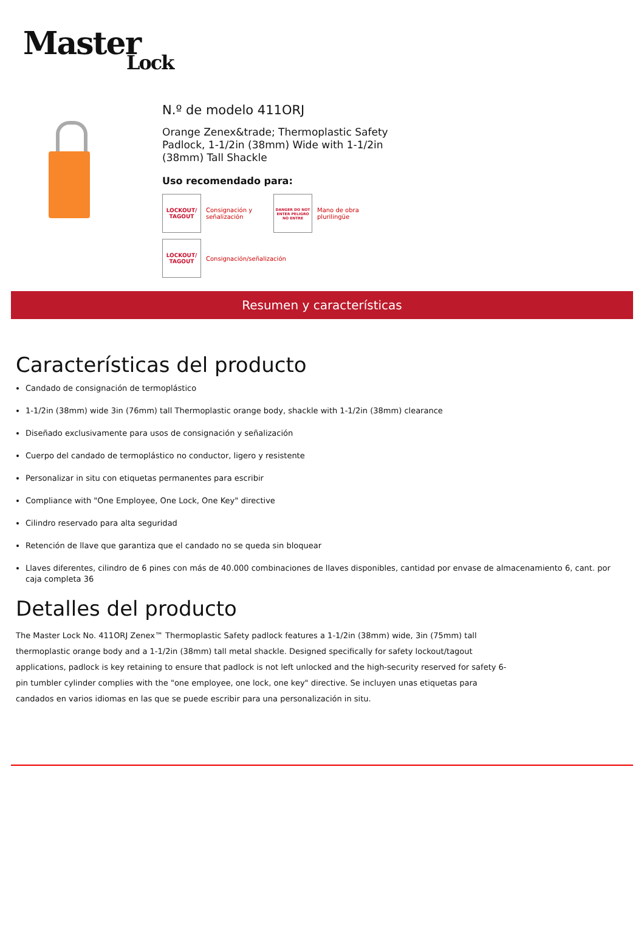Master
Lock
N.º de modelo 411ORJ
Orange Zenex&trade; Thermoplastic Safety Padlock, 1-1/2in (38mm) Wide with 1-1/2in (38mm) Tall Shackle
Uso recomendado para:
LOCKOUT/ TAGOUT
Consignación y señalización
DANGER DO NOT ENTER PELIGRO NO ENTRE
Mano de obra plurilingüe
LOCKOUT/ TAGOUT
Consignación/señalización
Resumen y características
Características del producto
Candado de consignación de termoplástico
1-1/2in (38mm) wide 3in (76mm) tall Thermoplastic orange body, shackle with 1-1/2in (38mm) clearance
Diseñado exclusivamente para usos de consignación y señalización
Cuerpo del candado de termoplástico no conductor, ligero y resistente
Personalizar in situ con etiquetas permanentes para escribir
Compliance with "One Employee, One Lock, One Key" directive
Cilindro reservado para alta seguridad
Retención de llave que garantiza que el candado no se queda sin bloquear
Llaves diferentes, cilindro de 6 pines con más de 40.000 combinaciones de llaves disponibles, cantidad por envase de almacenamiento 6, cant. por caja completa 36
Detalles del producto
The Master Lock No. 411ORJ Zenex™ Thermoplastic Safety padlock features a 1-1/2in (38mm) wide, 3in (75mm) tall thermoplastic orange body and a 1-1/2in (38mm) tall metal shackle. Designed specifically for safety lockout/tagout applications, padlock is key retaining to ensure that padlock is not left unlocked and the high-security reserved for safety 6-pin tumbler cylinder complies with the "one employee, one lock, one key" directive. Se incluyen unas etiquetas para candados en varios idiomas en las que se puede escribir para una personalización in situ.